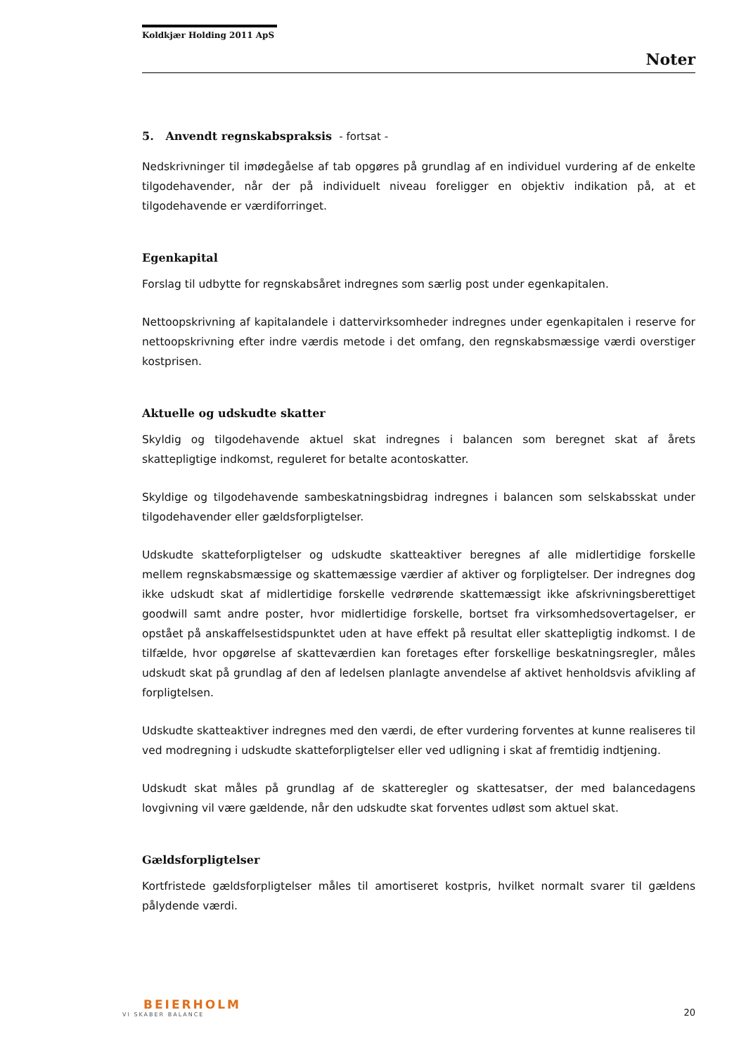Koldkjær Holding 2011 ApS
Noter
5. Anvendt regnskabspraksis - fortsat -
Nedskrivninger til imødegåelse af tab opgøres på grundlag af en individuel vurdering af de enkelte tilgodehavender, når der på individuelt niveau foreligger en objektiv indikation på, at et tilgodehavende er værdiforringet.
Egenkapital
Forslag til udbytte for regnskabsåret indregnes som særlig post under egenkapitalen.
Nettoopskrivning af kapitalandele i dattervirksomheder indregnes under egenkapitalen i reserve for nettoopskrivning efter indre værdis metode i det omfang, den regnskabsmæssige værdi overstiger kostprisen.
Aktuelle og udskudte skatter
Skyldig og tilgodehavende aktuel skat indregnes i balancen som beregnet skat af årets skattepligtige indkomst, reguleret for betalte acontoskatter.
Skyldige og tilgodehavende sambeskatningsbidrag indregnes i balancen som selskabsskat under tilgodehavender eller gældsforpligtelser.
Udskudte skatteforpligtelser og udskudte skatteaktiver beregnes af alle midlertidige forskelle mellem regnskabsmæssige og skattemæssige værdier af aktiver og forpligtelser. Der indregnes dog ikke udskudt skat af midlertidige forskelle vedrørende skattemæssigt ikke afskrivningsberettiget goodwill samt andre poster, hvor midlertidige forskelle, bortset fra virksomhedsovertagelser, er opstået på anskaffelsestidspunktet uden at have effekt på resultat eller skattepligtig indkomst. I de tilfælde, hvor opgørelse af skatteværdien kan foretages efter forskellige beskatningsregler, måles udskudt skat på grundlag af den af ledelsen planlagte anvendelse af aktivet henholdsvis afvikling af forpligtelsen.
Udskudte skatteaktiver indregnes med den værdi, de efter vurdering forventes at kunne realiseres til ved modregning i udskudte skatteforpligtelser eller ved udligning i skat af fremtidig indtjening.
Udskudt skat måles på grundlag af de skatteregler og skattesatser, der med balancedagens lovgivning vil være gældende, når den udskudte skat forventes udløst som aktuel skat.
Gældsforpligtelser
Kortfristede gældsforpligtelser måles til amortiseret kostpris, hvilket normalt svarer til gældens pålydende værdi.
BEIERHOLM
VI SKABER BALANCE
20